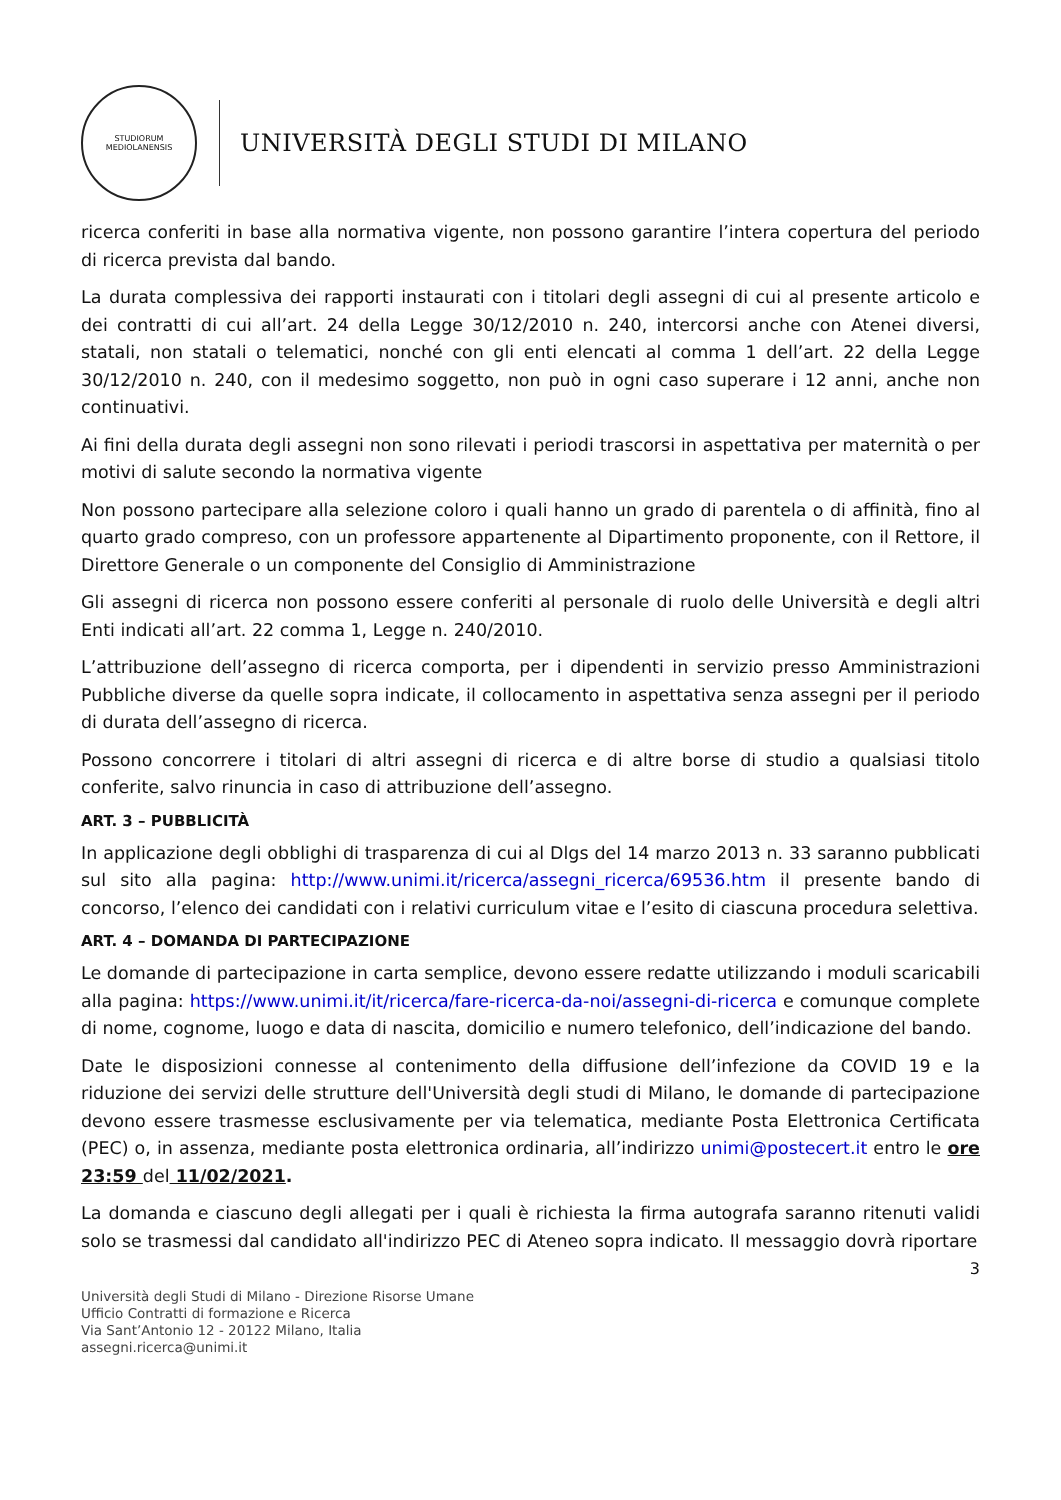STUDIORUM MEDIOLANENSIS
UNIVERSITÀ DEGLI STUDI DI MILANO
ricerca conferiti in base alla normativa vigente, non possono garantire l’intera copertura del periodo di ricerca prevista dal bando.
La durata complessiva dei rapporti instaurati con i titolari degli assegni di cui al presente articolo e dei contratti di cui all’art. 24 della Legge 30/12/2010 n. 240, intercorsi anche con Atenei diversi, statali, non statali o telematici, nonché con gli enti elencati al comma 1 dell’art. 22 della Legge 30/12/2010 n. 240, con il medesimo soggetto, non può in ogni caso superare i 12 anni, anche non continuativi.
Ai fini della durata degli assegni non sono rilevati i periodi trascorsi in aspettativa per maternità o per motivi di salute secondo la normativa vigente
Non possono partecipare alla selezione coloro i quali hanno un grado di parentela o di affinità, fino al quarto grado compreso, con un professore appartenente al Dipartimento proponente, con il Rettore, il Direttore Generale o un componente del Consiglio di Amministrazione
Gli assegni di ricerca non possono essere conferiti al personale di ruolo delle Università e degli altri Enti indicati all’art. 22 comma 1, Legge n. 240/2010.
L’attribuzione dell’assegno di ricerca comporta, per i dipendenti in servizio presso Amministrazioni Pubbliche diverse da quelle sopra indicate, il collocamento in aspettativa senza assegni per il periodo di durata dell’assegno di ricerca.
Possono concorrere i titolari di altri assegni di ricerca e di altre borse di studio a qualsiasi titolo conferite, salvo rinuncia in caso di attribuzione dell’assegno.
ART. 3 – PUBBLICITÀ
In applicazione degli obblighi di trasparenza di cui al Dlgs del 14 marzo 2013 n. 33 saranno pubblicati sul sito alla pagina: http://www.unimi.it/ricerca/assegni_ricerca/69536.htm il presente bando di concorso, l’elenco dei candidati con i relativi curriculum vitae e l’esito di ciascuna procedura selettiva.
ART. 4 – DOMANDA DI PARTECIPAZIONE
Le domande di partecipazione in carta semplice, devono essere redatte utilizzando i moduli scaricabili alla pagina: https://www.unimi.it/it/ricerca/fare-ricerca-da-noi/assegni-di-ricerca e comunque complete di nome, cognome, luogo e data di nascita, domicilio e numero telefonico, dell’indicazione del bando.
Date le disposizioni connesse al contenimento della diffusione dell’infezione da COVID 19 e la riduzione dei servizi delle strutture dell'Università degli studi di Milano, le domande di partecipazione devono essere trasmesse esclusivamente per via telematica, mediante Posta Elettronica Certificata (PEC) o, in assenza, mediante posta elettronica ordinaria, all’indirizzo unimi@postecert.it entro le ore 23:59 del 11/02/2021.
La domanda e ciascuno degli allegati per i quali è richiesta la firma autografa saranno ritenuti validi solo se trasmessi dal candidato all'indirizzo PEC di Ateneo sopra indicato. Il messaggio dovrà riportare
3
Università degli Studi di Milano - Direzione Risorse Umane
Ufficio Contratti di formazione e Ricerca
Via Sant’Antonio 12 - 20122 Milano, Italia
assegni.ricerca@unimi.it